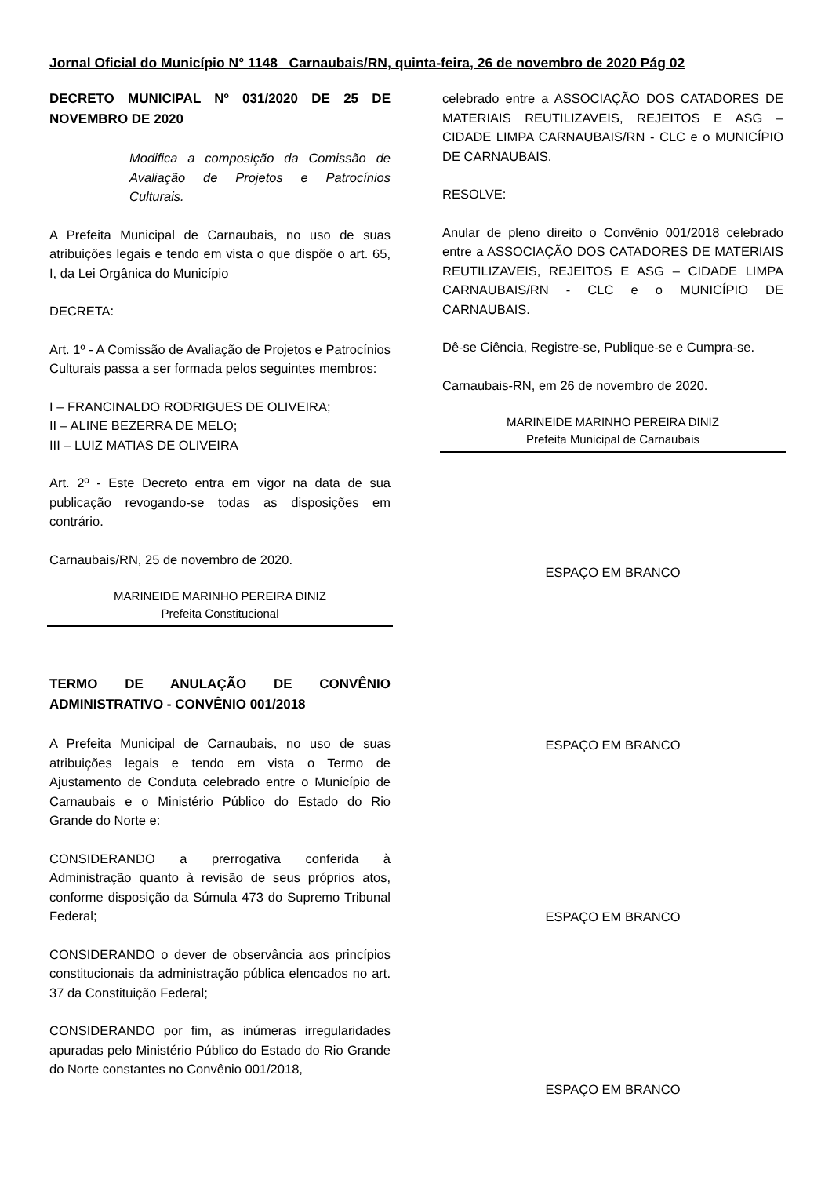Jornal Oficial do Município N° 1148 Carnaubais/RN, quinta-feira, 26 de novembro de 2020 Pág 02
DECRETO MUNICIPAL Nº 031/2020 DE 25 DE NOVEMBRO DE 2020
Modifica a composição da Comissão de Avaliação de Projetos e Patrocínios Culturais.
A Prefeita Municipal de Carnaubais, no uso de suas atribuições legais e tendo em vista o que dispõe o art. 65, I, da Lei Orgânica do Município
DECRETA:
Art. 1º - A Comissão de Avaliação de Projetos e Patrocínios Culturais passa a ser formada pelos seguintes membros:
I – FRANCINALDO RODRIGUES DE OLIVEIRA;
II – ALINE BEZERRA DE MELO;
III – LUIZ MATIAS DE OLIVEIRA
Art. 2º - Este Decreto entra em vigor na data de sua publicação revogando-se todas as disposições em contrário.
Carnaubais/RN, 25 de novembro de 2020.
MARINEIDE MARINHO PEREIRA DINIZ
Prefeita Constitucional
TERMO DE ANULAÇÃO DE CONVÊNIO ADMINISTRATIVO - CONVÊNIO 001/2018
A Prefeita Municipal de Carnaubais, no uso de suas atribuições legais e tendo em vista o Termo de Ajustamento de Conduta celebrado entre o Município de Carnaubais e o Ministério Público do Estado do Rio Grande do Norte e:
CONSIDERANDO a prerrogativa conferida à Administração quanto à revisão de seus próprios atos, conforme disposição da Súmula 473 do Supremo Tribunal Federal;
CONSIDERANDO o dever de observância aos princípios constitucionais da administração pública elencados no art. 37 da Constituição Federal;
CONSIDERANDO por fim, as inúmeras irregularidades apuradas pelo Ministério Público do Estado do Rio Grande do Norte constantes no Convênio 001/2018,
celebrado entre a ASSOCIAÇÃO DOS CATADORES DE MATERIAIS REUTILIZAVEIS, REJEITOS E ASG – CIDADE LIMPA CARNAUBAIS/RN - CLC e o MUNICÍPIO DE CARNAUBAIS.
RESOLVE:
Anular de pleno direito o Convênio 001/2018 celebrado entre a ASSOCIAÇÃO DOS CATADORES DE MATERIAIS REUTILIZAVEIS, REJEITOS E ASG – CIDADE LIMPA CARNAUBAIS/RN - CLC e o MUNICÍPIO DE CARNAUBAIS.
Dê-se Ciência, Registre-se, Publique-se e Cumpra-se.
Carnaubais-RN, em 26 de novembro de 2020.
MARINEIDE MARINHO PEREIRA DINIZ
Prefeita Municipal de Carnaubais
ESPAÇO EM BRANCO
ESPAÇO EM BRANCO
ESPAÇO EM BRANCO
ESPAÇO EM BRANCO